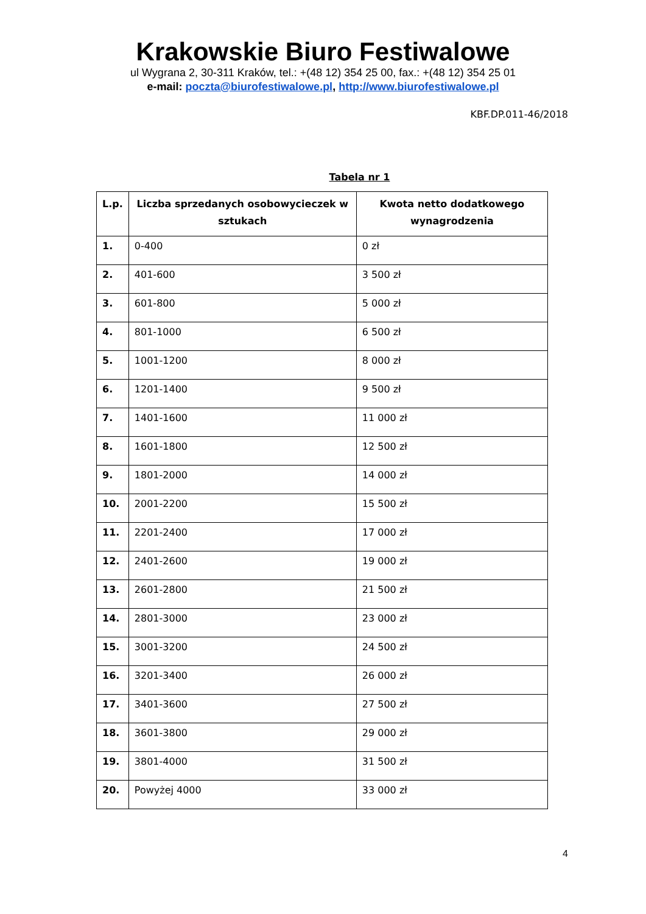Krakowskie Biuro Festiwalowe
ul Wygrana 2, 30-311 Kraków, tel.: +(48 12) 354 25 00, fax.: +(48 12) 354 25 01
e-mail: poczta@biurofestiwalowe.pl, http://www.biurofestiwalowe.pl
KBF.DP.011-46/2018
Tabela nr 1
| L.p. | Liczba sprzedanych osobowycieczek w sztukach | Kwota netto dodatkowego wynagrodzenia |
| --- | --- | --- |
| 1. | 0-400 | 0 zł |
| 2. | 401-600 | 3 500 zł |
| 3. | 601-800 | 5 000 zł |
| 4. | 801-1000 | 6 500 zł |
| 5. | 1001-1200 | 8 000 zł |
| 6. | 1201-1400 | 9 500 zł |
| 7. | 1401-1600 | 11 000 zł |
| 8. | 1601-1800 | 12 500 zł |
| 9. | 1801-2000 | 14 000 zł |
| 10. | 2001-2200 | 15 500 zł |
| 11. | 2201-2400 | 17 000 zł |
| 12. | 2401-2600 | 19 000 zł |
| 13. | 2601-2800 | 21 500 zł |
| 14. | 2801-3000 | 23 000 zł |
| 15. | 3001-3200 | 24 500 zł |
| 16. | 3201-3400 | 26 000 zł |
| 17. | 3401-3600 | 27 500 zł |
| 18. | 3601-3800 | 29 000 zł |
| 19. | 3801-4000 | 31 500 zł |
| 20. | Powyżej 4000 | 33 000 zł |
4